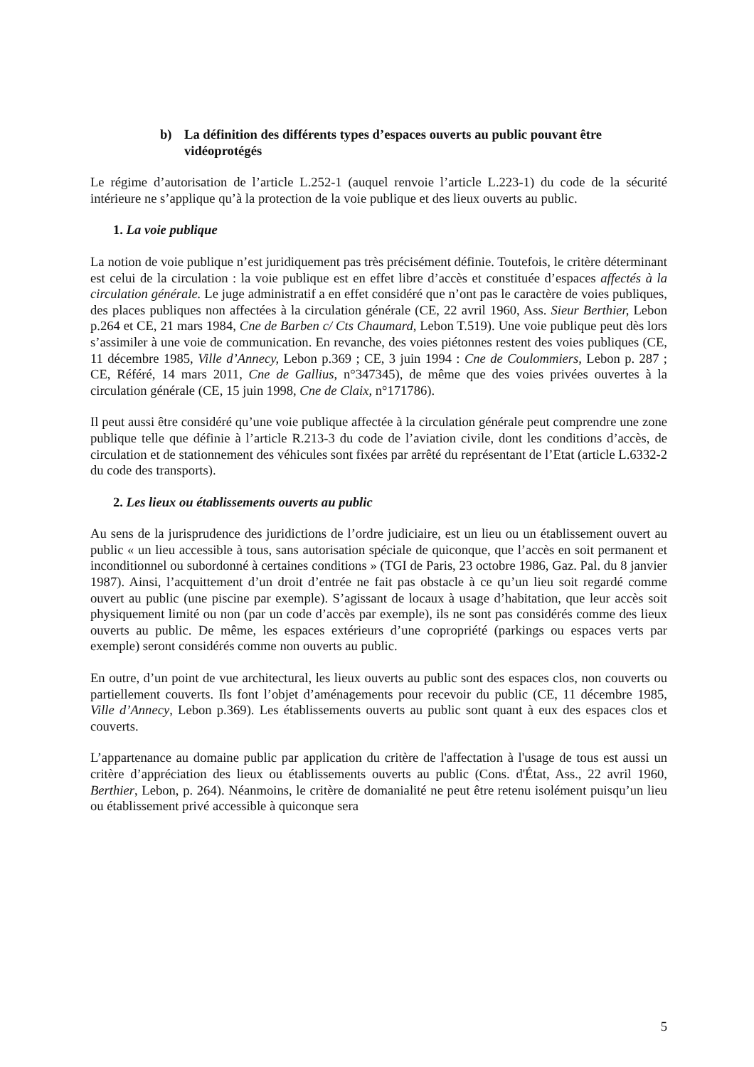b) La définition des différents types d’espaces ouverts au public pouvant être vidéoprotégés
Le régime d’autorisation de l’article L.252-1 (auquel renvoie l’article L.223-1) du code de la sécurité intérieure ne s’applique qu’à la protection de la voie publique et des lieux ouverts au public.
1. La voie publique
La notion de voie publique n’est juridiquement pas très précisément définie. Toutefois, le critère déterminant est celui de la circulation : la voie publique est en effet libre d’accès et constituée d’espaces affectés à la circulation générale. Le juge administratif a en effet considéré que n’ont pas le caractère de voies publiques, des places publiques non affectées à la circulation générale (CE, 22 avril 1960, Ass. Sieur Berthier, Lebon p.264 et CE, 21 mars 1984, Cne de Barben c/ Cts Chaumard, Lebon T.519). Une voie publique peut dès lors s’assimiler à une voie de communication. En revanche, des voies piétonnes restent des voies publiques (CE, 11 décembre 1985, Ville d’Annecy, Lebon p.369 ; CE, 3 juin 1994 : Cne de Coulommiers, Lebon p. 287 ; CE, Référé, 14 mars 2011, Cne de Gallius, n°347345), de même que des voies privées ouvertes à la circulation générale (CE, 15 juin 1998, Cne de Claix, n°171786).
Il peut aussi être considéré qu’une voie publique affectée à la circulation générale peut comprendre une zone publique telle que définie à l’article R.213-3 du code de l’aviation civile, dont les conditions d’accès, de circulation et de stationnement des véhicules sont fixées par arrêté du représentant de l’Etat (article L.6332-2 du code des transports).
2. Les lieux ou établissements ouverts au public
Au sens de la jurisprudence des juridictions de l’ordre judiciaire, est un lieu ou un établissement ouvert au public « un lieu accessible à tous, sans autorisation spéciale de quiconque, que l’accès en soit permanent et inconditionnel ou subordonné à certaines conditions » (TGI de Paris, 23 octobre 1986, Gaz. Pal. du 8 janvier 1987). Ainsi, l’acquittement d’un droit d’entrée ne fait pas obstacle à ce qu’un lieu soit regardé comme ouvert au public (une piscine par exemple). S’agissant de locaux à usage d’habitation, que leur accès soit physiquement limité ou non (par un code d’accès par exemple), ils ne sont pas considérés comme des lieux ouverts au public. De même, les espaces extérieurs d’une copropriété (parkings ou espaces verts par exemple) seront considérés comme non ouverts au public.
En outre, d’un point de vue architectural, les lieux ouverts au public sont des espaces clos, non couverts ou partiellement couverts. Ils font l’objet d’aménagements pour recevoir du public (CE, 11 décembre 1985, Ville d’Annecy, Lebon p.369). Les établissements ouverts au public sont quant à eux des espaces clos et couverts.
L’appartenance au domaine public par application du critère de l'affectation à l'usage de tous est aussi un critère d’appréciation des lieux ou établissements ouverts au public (Cons. d'État, Ass., 22 avril 1960, Berthier, Lebon, p. 264). Néanmoins, le critère de domanialité ne peut être retenu isolément puisqu’un lieu ou établissement privé accessible à quiconque sera
5